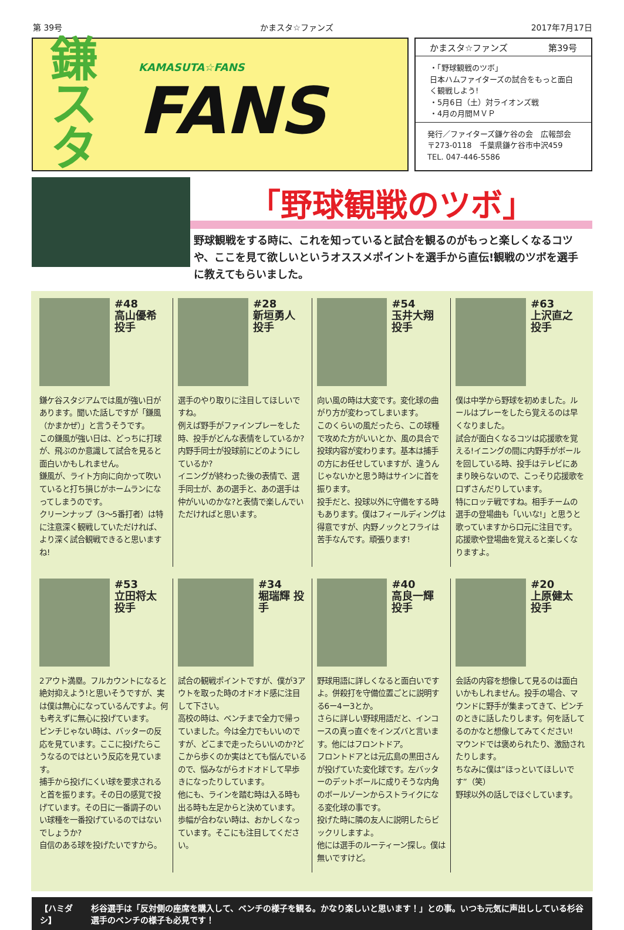第 39号 かまスタ☆ファンズ 2017年7月17日
鎌
スタ
KAMASUTA☆FANS
FANS
かまスタ☆ファンズ 第39号
・「野球観戦のツボ」
日本ハムファイターズの試合をもっと面白く観戦しよう!
・5月6日（土）対ライオンズ戦
・4月の月間ＭＶＰ
発行／ファイターズ鎌ケ谷の会　広報部会
〒273-0118　千葉県鎌ケ谷市中沢459
TEL. 047-446-5586
「野球観戦のツボ」
野球観戦をする時に、これを知っていると試合を観るのがもっと楽しくなるコツや、ここを見て欲しいというオススメポイントを選手から直伝!観戦のツボを選手に教えてもらいました。
#48
高山優希 投手
鎌ケ谷スタジアムでは風が強い日があります。聞いた話しですが「鎌風（かまかぜ）」と言うそうです。
この鎌風が強い日は、どっちに打球が、飛ぶのか意識して試合を見ると面白いかもしれません。
鎌風が、ライト方向に向かって吹いていると打ち損じがホームランになってしまうのです。
クリーンナップ（3〜5番打者）は特に注意深く観戦していただければ、より深く試合観戦できると思いますね!
#28
新垣勇人 投手
選手のやり取りに注目してほしいですね。
例えば野手がファインプレーをした時、投手がどんな表情をしているか?内野手同士が投球前にどのようにしているか?
イニングが終わった後の表情で、選手同士が、あの選手と、あの選手は仲がいいのかな?と表情で楽しんでいただければと思います。
#54
玉井大翔 投手
向い風の時は大変です。変化球の曲がり方が変わってしまいます。
このくらいの風だったら、この球種で攻めた方がいいとか、風の具合で投球内容が変わります。基本は捕手の方にお任せしていますが、違うんじゃないかと思う時はサインに首を振ります。
投手だと、投球以外に守備をする時もあります。僕はフィールディングは得意ですが、内野ノックとフライは苦手なんです。頑張ります!
#63
上沢直之 投手
僕は中学から野球を初めました。ルールはプレーをしたら覚えるのは早くなりました。
試合が面白くなるコツは応援歌を覚える!イニングの間に内野手がボールを回している時、投手はテレビにあまり映らないので、こっそり応援歌を口ずさんだりしています。
特にロッテ戦ですね。相手チームの選手の登場曲も「いいな!」と思うと歌っていますから口元に注目です。
応援歌や登場曲を覚えると楽しくなりますよ。
#53
立田将太 投手
2アウト満塁。フルカウントになると絶対抑えよう!と思いそうですが、実は僕は無心になっているんですよ。何も考えずに無心に投げています。
ピンチじゃない時は、バッターの反応を見ています。ここに投げたらこうなるのではという反応を見ています。
捕手から投げにくい球を要求されると首を振ります。その日の感覚で投げています。その日に一番調子のいい球種を一番投げているのではないでしょうか?
自信のある球を投げたいですから。
#34
堀瑞輝 投手
試合の観戦ポイントですが、僕が3アウトを取った時のオドオド感に注目して下さい。
高校の時は、ベンチまで全力で帰っていました。今は全力でもいいのですが、どこまで走ったらいいのか?どこから歩くのか実はとても悩んでいるので、悩みながらオドオドして早歩きになったりしています。
他にも、ラインを踏む時は入る時も出る時も左足からと決めています。
歩幅が合わない時は、おかしくなっています。そこにも注目してください。
#40
高良一輝 投手
野球用語に詳しくなると面白いですよ。併殺打を守備位置ごとに説明する6ー4ー3とか。
さらに詳しい野球用語だと、インコースの真っ直ぐをインズバと言います。他にはフロントドア。
フロントドアとは元広島の黒田さんが投げていた変化球です。左バッターのデットボールに成りそうな内角のボールゾーンからストライクになる変化球の事です。
投げた時に隣の友人に説明したらビックリしますよ。
他には選手のルーティーン探し。僕は無いですけど。
#20
上原健太 投手
会話の内容を想像して見るのは面白いかもしれません。投手の場合、マウンドに野手が集まってきて、ピンチのときに話したりします。何を話してるのかなと想像してみてください!
マウンドでは褒められたり、激励されたりします。
ちなみに僕は”ほっといてほしいです”（笑）
野球以外の話しでほぐしています。
【ハミダシ】 杉谷選手は「反対側の座席を購入して、ベンチの様子を観る。かなり楽しいと思います！」との事。いつも元気に声出ししている杉谷選手のベンチの様子も必見です！